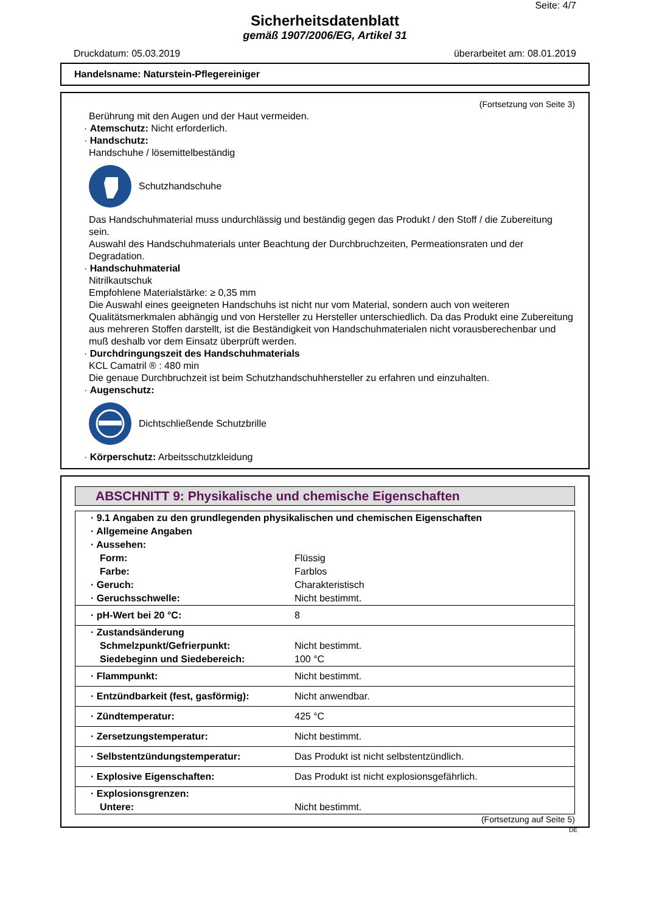Seite: 4/7
Sicherheitsdatenblatt
gemäß 1907/2006/EG, Artikel 31
Druckdatum: 05.03.2019 überarbeitet am: 08.01.2019
Handelsname: Naturstein-Pflegereiniger
(Fortsetzung von Seite 3)
Berührung mit den Augen und der Haut vermeiden.
· Atemschutz: Nicht erforderlich.
· Handschutz:
Handschuhe / lösemittelbeständig
Schutzhandschuhe
Das Handschuhmaterial muss undurchlässig und beständig gegen das Produkt / den Stoff / die Zubereitung sein.
Auswahl des Handschuhmaterials unter Beachtung der Durchbruchzeiten, Permeationsraten und der Degradation.
· Handschuhmaterial
Nitrilkautschuk
Empfohlene Materialstärke: ≥ 0,35 mm
Die Auswahl eines geeigneten Handschuhs ist nicht nur vom Material, sondern auch von weiteren Qualitätsmerkmalen abhängig und von Hersteller zu Hersteller unterschiedlich. Da das Produkt eine Zubereitung aus mehreren Stoffen darstellt, ist die Beständigkeit von Handschuhmaterialen nicht vorausberechenbar und muß deshalb vor dem Einsatz überprüft werden.
· Durchdringungszeit des Handschuhmaterials
KCL Camatril ® : 480 min
Die genaue Durchbruchzeit ist beim Schutzhandschuhhersteller zu erfahren und einzuhalten.
· Augenschutz:
Dichtschließende Schutzbrille
· Körperschutz: Arbeitsschutzkleidung
ABSCHNITT 9: Physikalische und chemische Eigenschaften
| · 9.1 Angaben zu den grundlegenden physikalischen und chemischen Eigenschaften | |
| · Allgemeine Angaben | |
| · Aussehen: | |
| Form: | Flüssig |
| Farbe: | Farblos |
| · Geruch: | Charakteristisch |
| · Geruchsschwelle: | Nicht bestimmt. |
| · pH-Wert bei 20 °C: | 8 |
| · Zustandsänderung | |
| Schmelzpunkt/Gefrierpunkt: | Nicht bestimmt. |
| Siedebeginn und Siedebereich: | 100 °C |
| · Flammpunkt: | Nicht bestimmt. |
| · Entzündbarkeit (fest, gasförmig): | Nicht anwendbar. |
| · Zündtemperatur: | 425 °C |
| · Zersetzungstemperatur: | Nicht bestimmt. |
| · Selbstentzündungstemperatur: | Das Produkt ist nicht selbstentzündlich. |
| · Explosive Eigenschaften: | Das Produkt ist nicht explosionsgefährlich. |
| · Explosionsgrenzen: | |
| Untere: | Nicht bestimmt. |
(Fortsetzung auf Seite 5)
DE